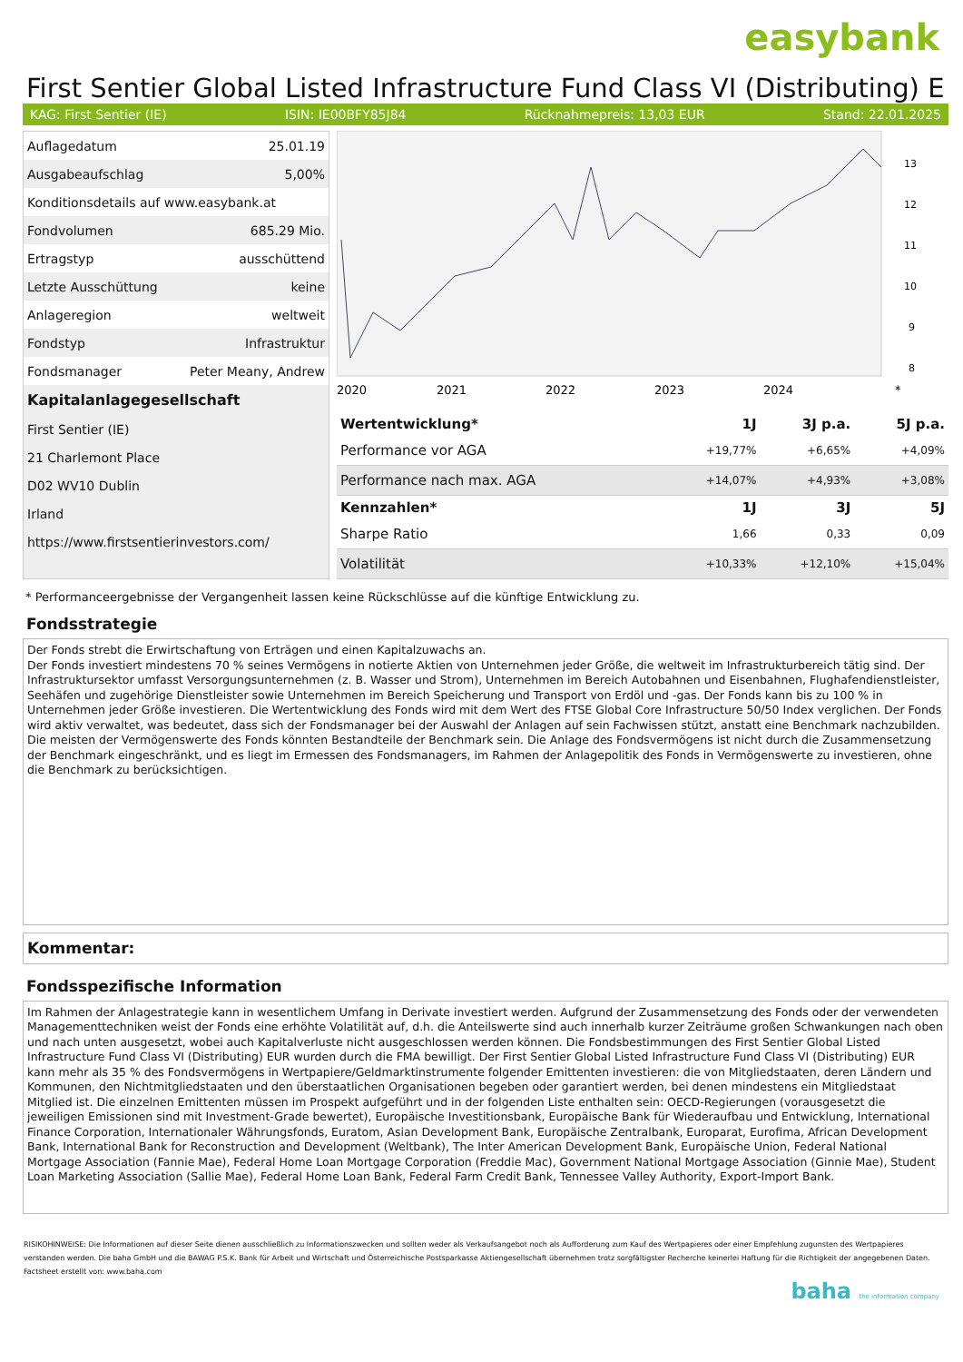easybank
First Sentier Global Listed Infrastructure Fund Class VI (Distributing) E
KAG: First Sentier (IE) ISIN: IE00BFY85J84 Rücknahmepreis: 13,03 EUR Stand: 22.01.2025
| Auflagedatum | 25.01.19 |
| Ausgabeaufschlag | 5,00% |
| Konditionsdetails auf www.easybank.at | |
| Fondvolumen | 685.29 Mio. |
| Ertragstyp | ausschüttend |
| Letzte Ausschüttung | keine |
| Anlageregion | weltweit |
| Fondstyp | Infrastruktur |
| Fondsmanager | Peter Meany, Andrew |
| Kapitalanlagegesellschaft | |
| First Sentier (IE) | |
| 21 Charlemont Place | |
| D02 WV10 Dublin | |
| Irland | |
| https://www.firstsentierinvestors.com/ | |
13
12
11
10
9
8
2020
2021
2022
2023
2024
*
| Wertentwicklung* | 1J | 3J p.a. | 5J p.a. |
| --- | --- | --- | --- |
| Performance vor AGA | +19,77% | +6,65% | +4,09% |
| Performance nach max. AGA | +14,07% | +4,93% | +3,08% |
| Kennzahlen* | 1J | 3J | 5J |
| Sharpe Ratio | 1,66 | 0,33 | 0,09 |
| Volatilität | +10,33% | +12,10% | +15,04% |
* Performanceergebnisse der Vergangenheit lassen keine Rückschlüsse auf die künftige Entwicklung zu.
Fondsstrategie
Der Fonds strebt die Erwirtschaftung von Erträgen und einen Kapitalzuwachs an.
Der Fonds investiert mindestens 70 % seines Vermögens in notierte Aktien von Unternehmen jeder Größe, die weltweit im Infrastrukturbereich tätig sind. Der Infrastruktursektor umfasst Versorgungsunternehmen (z. B. Wasser und Strom), Unternehmen im Bereich Autobahnen und Eisenbahnen, Flughafendienstleister, Seehäfen und zugehörige Dienstleister sowie Unternehmen im Bereich Speicherung und Transport von Erdöl und -gas. Der Fonds kann bis zu 100 % in Unternehmen jeder Größe investieren. Die Wertentwicklung des Fonds wird mit dem Wert des FTSE Global Core Infrastructure 50/50 Index verglichen. Der Fonds wird aktiv verwaltet, was bedeutet, dass sich der Fondsmanager bei der Auswahl der Anlagen auf sein Fachwissen stützt, anstatt eine Benchmark nachzubilden. Die meisten der Vermögenswerte des Fonds könnten Bestandteile der Benchmark sein. Die Anlage des Fondsvermögens ist nicht durch die Zusammensetzung der Benchmark eingeschränkt, und es liegt im Ermessen des Fondsmanagers, im Rahmen der Anlagepolitik des Fonds in Vermögenswerte zu investieren, ohne die Benchmark zu berücksichtigen.
Kommentar:
Fondsspezifische Information
Im Rahmen der Anlagestrategie kann in wesentlichem Umfang in Derivate investiert werden. Aufgrund der Zusammensetzung des Fonds oder der verwendeten Managementtechniken weist der Fonds eine erhöhte Volatilität auf, d.h. die Anteilswerte sind auch innerhalb kurzer Zeiträume großen Schwankungen nach oben und nach unten ausgesetzt, wobei auch Kapitalverluste nicht ausgeschlossen werden können. Die Fondsbestimmungen des First Sentier Global Listed Infrastructure Fund Class VI (Distributing) EUR wurden durch die FMA bewilligt. Der First Sentier Global Listed Infrastructure Fund Class VI (Distributing) EUR kann mehr als 35 % des Fondsvermögens in Wertpapiere/Geldmarktinstrumente folgender Emittenten investieren: die von Mitgliedstaaten, deren Ländern und Kommunen, den Nichtmitgliedstaaten und den überstaatlichen Organisationen begeben oder garantiert werden, bei denen mindestens ein Mitgliedstaat Mitglied ist. Die einzelnen Emittenten müssen im Prospekt aufgeführt und in der folgenden Liste enthalten sein: OECD-Regierungen (vorausgesetzt die jeweiligen Emissionen sind mit Investment-Grade bewertet), Europäische Investitionsbank, Europäische Bank für Wiederaufbau und Entwicklung, International Finance Corporation, Internationaler Währungsfonds, Euratom, Asian Development Bank, Europäische Zentralbank, Europarat, Eurofima, African Development Bank, International Bank for Reconstruction and Development (Weltbank), The Inter American Development Bank, Europäische Union, Federal National Mortgage Association (Fannie Mae), Federal Home Loan Mortgage Corporation (Freddie Mac), Government National Mortgage Association (Ginnie Mae), Student Loan Marketing Association (Sallie Mae), Federal Home Loan Bank, Federal Farm Credit Bank, Tennessee Valley Authority, Export-Import Bank.
RISIKOHINWEISE: Die Informationen auf dieser Seite dienen ausschließlich zu Informationszwecken und sollten weder als Verkaufsangebot noch als Aufforderung zum Kauf des Wertpapieres oder einer Empfehlung zugunsten des Wertpapieres verstanden werden. Die baha GmbH und die BAWAG P.S.K. Bank für Arbeit und Wirtschaft und Österreichische Postsparkasse Aktiengesellschaft übernehmen trotz sorgfältigster Recherche keinerlei Haftung für die Richtigkeit der angegebenen Daten.
Factsheet erstellt von: www.baha.com
baha the information company